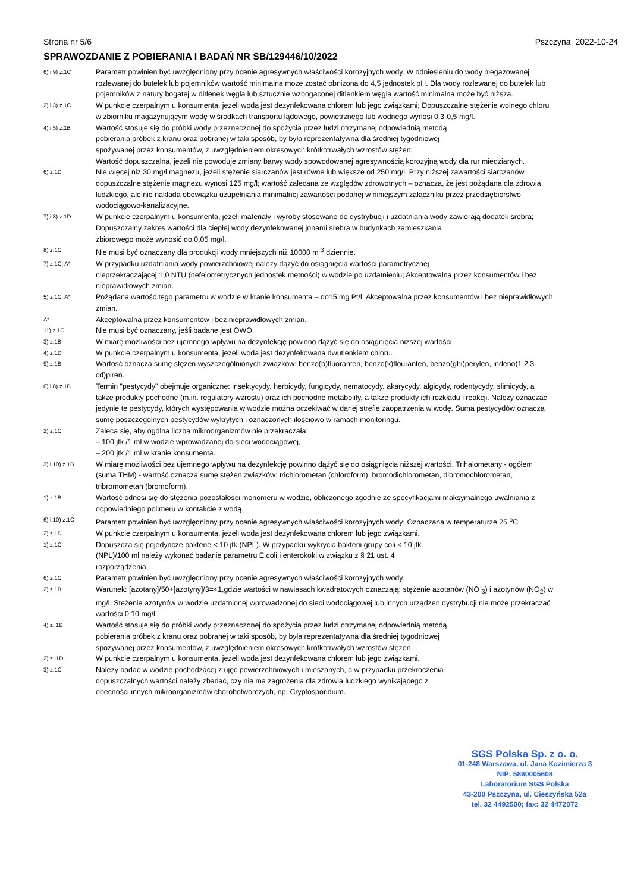Strona nr 5/6 Pszczyna 2022-10-24
SPRAWOZDANIE Z POBIERANIA I BADAŃ NR SB/129446/10/2022
6) i 9) z.1C
Parametr powinien być uwzględniony przy ocenie agresywnych właściwości korozyjnych wody. W odniesieniu do wody niegazowanej rozlewanej do butelek lub pojemników wartość minimalna może zostać obniżona do 4,5 jednostek pH. Dla wody rozlewanej do butelek lub pojemników z natury bogatej w ditlenek węgla lub sztucznie wzbogaconej ditlenkiem węgla wartość minimalna może być niższa.
2) i 3) z.1C
W punkcie czerpalnym u konsumenta, jeżeli woda jest dezynfekowana chlorem lub jego związkami; Dopuszczalne stężenie wolnego chloru w zbiorniku magazynującym wodę w środkach transportu lądowego, powietrznego lub wodnego wynosi 0,3-0,5 mg/l.
4) i 5) z.1B
Wartość stosuje się do próbki wody przeznaczonej do spożycia przez ludzi otrzymanej odpowiednią metodą
pobierania próbek z kranu oraz pobranej w taki sposób, by była reprezentatywna dla średniej tygodniowej
spożywanej przez konsumentów, z uwzględnieniem okresowych krótkotrwałych wzrostów stężen;
Wartość dopuszczalna, jeżeli nie powoduje zmiany barwy wody spowodowanej agresywnością korozyjną wody dla rur miedzianych.
6) z.1D
Nie więcej niż 30 mg/l magnezu, jeżeli stężenie siarczanów jest równe lub większe od 250 mg/l. Przy niższej zawartości siarczanów dopuszczalne stężenie magnezu wynosi 125 mg/l; wartość zalecana ze względów zdrowotnych – oznacza, że jest pożądana dla zdrowia ludzkiego, ale nie nakłada obowiązku uzupełniania minimalnej zawartości podanej w niniejszym załączniku przez przedsiębiorstwo wodociągowo-kanalizacyjne.
7) i 8) z 1D
W punkcie czerpalnym u konsumenta, jeżeli materiały i wyroby stosowane do dystrybucji i uzdatniania wody zawierają dodatek srebra; Dopuszczalny zakres wartości dla ciepłej wody dezynfekowanej jonami srebra w budynkach zamieszkania
zbiorowego może wynosić do 0,05 mg/l.
8) z.1C
Nie musi być oznaczany dla produkcji wody mniejszych niż 10000 m <sup>3</sup> dziennie.
7) z.1C, A*
W przypadku uzdatniania wody powierzchniowej należy dążyć do osiągnięcia wartości parametrycznej
nieprzekraczającej 1,0 NTU (nefelometrycznych jednostek mętności) w wodzie po uzdatnieniu; Akceptowalna przez konsumentów i bez nieprawidłowych zmian.
5) z.1C, A*
Pożądana wartość tego parametru w wodzie w kranie konsumenta – do15 mg Pt/l; Akceptowalna przez konsumentów i bez nieprawidłowych zmian.
A*
Akceptowalna przez konsumentów i bez nieprawidłowych zmian.
11) z.1C
Nie musi być oznaczany, jeśli badane jest OWO.
3) z.1B
W miarę możliwości bez ujemnego wpływu na dezynfekcję powinno dążyć się do osiągnięcia niższej wartości
4) z.1D
W punkcie czerpalnym u konsumenta, jeżeli woda jest dezynfekowana dwutlenkiem chloru.
9) z.1B
Wartość oznacza sumę stężen wyszczególnionych związków: benzo(b)fluoranten, benzo(k)flouranten, benzo(ghi)perylen, indeno(1,2,3-cd)piren.
6) i 8) z.1B
Termin "pestycydy" obejmuje organiczne: insektycydy, herbicydy, fungicydy, nematocydy, akarycydy, algicydy, rodentycydy, slimicydy, a także produkty pochodne (m.in. regulatory wzrostu) oraz ich pochodne metabolity, a także produkty ich rozkładu i reakcji. Należy oznaczać jedynie te pestycydy, których występowania w wodzie można oczekiwać w danej strefie zaopatrzenia w wodę. Suma pestycydów oznacza sumę poszczególnych pestycydów wykrytych i oznaczonych ilościowo w ramach monitoringu.
2) z.1C
Zaleca się, aby ogólna liczba mikroorganizmów nie przekraczała:
– 100 jtk /1 ml w wodzie wprowadzanej do sieci wodociągowej,
– 200 jtk /1 ml w kranie konsumenta.
3) i 10) z.1B
W miarę możliwości bez ujemnego wpływu na dezynfekcję powinno dążyć się do osiągnięcia niższej wartości. Trihalometany - ogółem (suma THM) - wartość oznacza sumę stężen związków: trichlorometan (chloroform), bromodichlorometan, dibromochlorometan, tribromometan (bromoform).
1) z.1B
Wartość odnosi się do stężenia pozostałości monomeru w wodzie, obliczonego zgodnie ze specyfikacjami maksymalnego uwalniania z odpowiedniego polimeru w kontakcie z wodą.
6) i 10) z.1C
Parametr powinien być uwzględniony przy ocenie agresywnych właściwości korozyjnych wody; Oznaczana w temperaturze 25 <sup>o</sup>C
2) z.1D
W punkcie czerpalnym u konsumenta, jeżeli woda jest dezynfekowana chlorem lub jego związkami.
1) z.1C
Dopuszcza się pojedyncze bakterie < 10 jtk (NPL). W przypadku wykrycia bakterii grupy coli < 10 jtk
(NPL)/100 ml należy wykonać badanie parametru E.coli i enterokoki w związku z § 21 ust. 4
rozporządzenia.
6) z.1C
Parametr powinien być uwzględniony przy ocenie agresywnych właściwości korozyjnych wody.
2) z.1B
Warunek: [azotany]/50+[azotyny]/3=<1,gdzie wartości w nawiasach kwadratowych oznaczają: stężenie azotanów (NO <sub>3</sub>) i azotynów (NO<sub>2</sub>) w mg/l. Stężenie azotynów w wodzie uzdatnionej wprowadzonej do sieci wodociągowej lub innych urządzen dystrybucji nie może przekraczać wartości 0,10 mg/l.
4) z. 1B
Wartość stosuje się do próbki wody przeznaczonej do spożycia przez ludzi otrzymanej odpowiednią metodą
pobierania próbek z kranu oraz pobranej w taki sposób, by była reprezentatywna dla średniej tygodniowej
spożywanej przez konsumentów, z uwzględnieniem okresowych krótkotrwałych wzrostów stężen.
2) z. 1D
W punkcie czerpalnym u konsumenta, jeżeli woda jest dezynfekowana chlorem lub jego związkami.
3) z.1C
Należy badać w wodzie pochodzącej z ujęć powierzchniowych i mieszanych, a w przypadku przekroczenia
dopuszczalnych wartości należy zbadać, czy nie ma zagrożenia dla zdrowia ludzkiego wynikającego z
obecności innych mikroorganizmów chorobotwórczych, np. Cryptosporidium.
SGS Polska Sp. z o. o.
01-248 Warszawa, ul. Jana Kazimierza 3
NIP: 5860005608
Laboratorium SGS Polska
43-200 Pszczyna, ul. Cieszyńska 52a
tel. 32 4492500; fax: 32 4472072